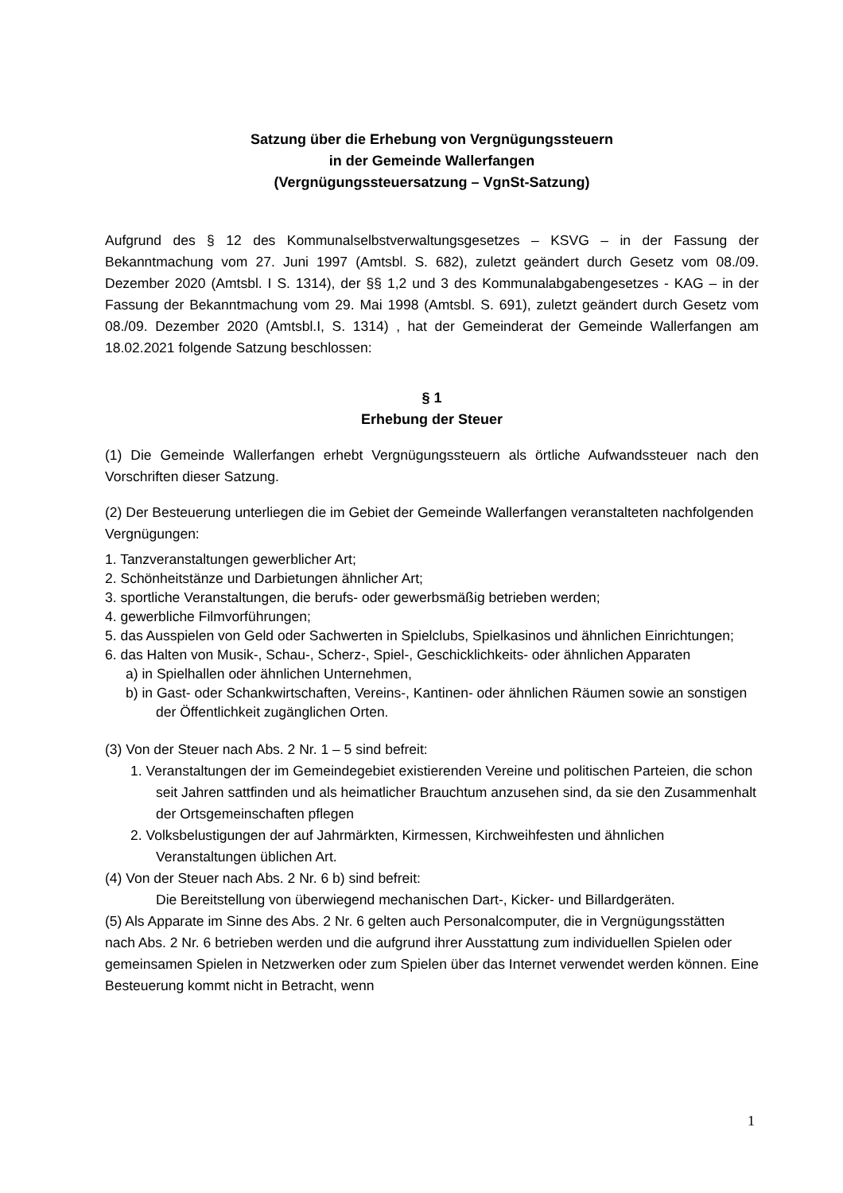Satzung über die Erhebung von Vergnügungssteuern
in der Gemeinde Wallerfangen
(Vergnügungssteuersatzung – VgnSt-Satzung)
Aufgrund des § 12 des Kommunalselbstverwaltungsgesetzes – KSVG – in der Fassung der Bekanntmachung vom 27. Juni 1997 (Amtsbl. S. 682), zuletzt geändert durch Gesetz vom 08./09. Dezember 2020 (Amtsbl. I S. 1314), der §§ 1,2 und 3 des Kommunalabgabengesetzes - KAG – in der Fassung der Bekanntmachung vom 29. Mai 1998 (Amtsbl. S. 691), zuletzt geändert durch Gesetz vom 08./09. Dezember 2020 (Amtsbl.I, S. 1314) , hat der Gemeinderat der Gemeinde Wallerfangen am 18.02.2021 folgende Satzung beschlossen:
§ 1
Erhebung der Steuer
(1) Die Gemeinde Wallerfangen erhebt Vergnügungssteuern als örtliche Aufwandssteuer nach den Vorschriften dieser Satzung.
(2) Der Besteuerung unterliegen die im Gebiet der Gemeinde Wallerfangen veranstalteten nachfolgenden Vergnügungen:
1. Tanzveranstaltungen gewerblicher Art;
2. Schönheitstänze und Darbietungen ähnlicher Art;
3. sportliche Veranstaltungen, die berufs- oder gewerbsmäßig betrieben werden;
4. gewerbliche Filmvorführungen;
5. das Ausspielen von Geld oder Sachwerten in Spielclubs, Spielkasinos und ähnlichen Einrichtungen;
6. das Halten von Musik-, Schau-, Scherz-, Spiel-, Geschicklichkeits- oder ähnlichen Apparaten
a) in Spielhallen oder ähnlichen Unternehmen,
b) in Gast- oder Schankwirtschaften, Vereins-, Kantinen- oder ähnlichen Räumen sowie an sonstigen der Öffentlichkeit zugänglichen Orten.
(3) Von der Steuer nach Abs. 2 Nr. 1 – 5 sind befreit:
1. Veranstaltungen der im Gemeindegebiet existierenden Vereine und politischen Parteien, die schon seit Jahren sattfinden und als heimatlicher Brauchtum anzusehen sind, da sie den Zusammenhalt der Ortsgemeinschaften pflegen
2. Volksbelustigungen der auf Jahrmärkten, Kirmessen, Kirchweihfesten und ähnlichen Veranstaltungen üblichen Art.
(4) Von der Steuer nach Abs. 2 Nr. 6 b) sind befreit:
Die Bereitstellung von überwiegend mechanischen Dart-, Kicker- und Billardgeräten.
(5) Als Apparate im Sinne des Abs. 2 Nr. 6 gelten auch Personalcomputer, die in Vergnügungsstätten nach Abs. 2 Nr. 6 betrieben werden und die aufgrund ihrer Ausstattung zum individuellen Spielen oder gemeinsamen Spielen in Netzwerken oder zum Spielen über das Internet verwendet werden können. Eine Besteuerung kommt nicht in Betracht, wenn
1